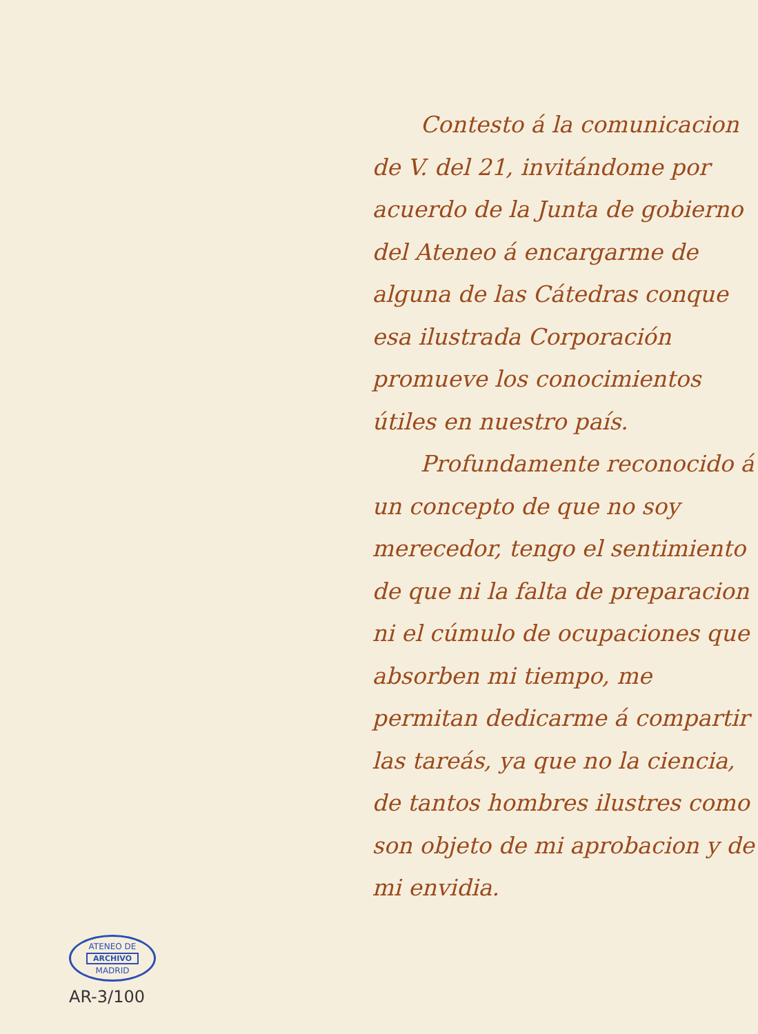ATENEO DE
ARCHIVO
MADRID
AR-3/100
Contesto á la comunicacion de V. del 21, invitándome por acuerdo de la Junta de gobierno del Ateneo á encargarme de alguna de las Cátedras conque esa ilustrada Corporación promueve los conocimientos útiles en nuestro país.
Profundamente reconocido á un concepto de que no soy merecedor, tengo el sentimiento de que ni la falta de preparacion ni el cúmulo de ocupaciones que absorben mi tiempo, me permitan dedicarme á compartir las tareás, ya que no la ciencia, de tantos hombres ilustres como son objeto de mi aprobacion y de mi envidia.